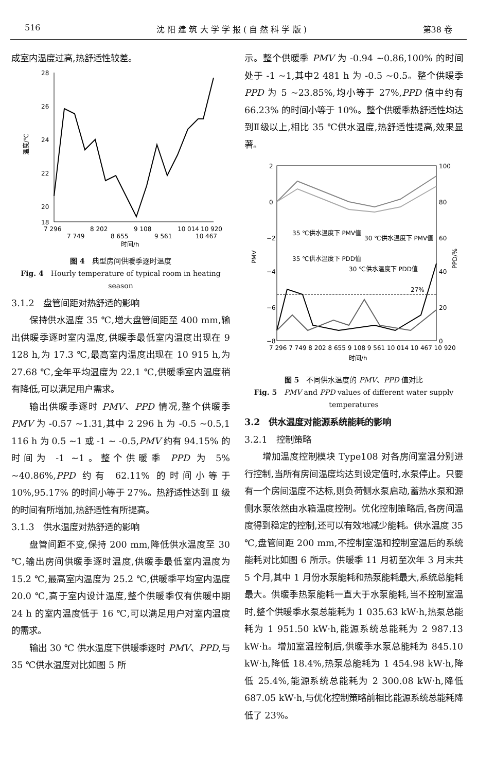516 沈 阳 建 筑 大 学 学 报 ( 自 然 科 学 版 ) 第38 卷
成室内温度过高,热舒适性较差。
28
26
24
22
20
18
温度/℃
7 296
8 202
9 108
10 014
10 920
7 749
8 655
9 561
10 467
时间/h
图 4　典型房间供暖季逐时温度
Fig. 4　Hourly temperature of typical room in heating season
3.1.2　盘管间距对热舒适的影响
保持供水温度 35 ℃,增大盘管间距至 400 mm,输出供暖季逐时室内温度,供暖季最低室内温度出现在 9 128 h,为 17.3 ℃,最高室内温度出现在 10 915 h,为 27.68 ℃,全年平均温度为 22.1 ℃,供暖季室内温度稍有降低,可以满足用户需求。
输出供暖季逐时 PMV、PPD 情况,整个供暖季 PMV 为 -0.57 ~1.31,其中 2 296 h 为 -0.5 ~0.5,1 116 h 为 0.5 ~1 或 -1 ~ -0.5,PMV 约有 94.15% 的时间为 -1 ~1。整个供暖季 PPD 为 5% ~40.86%,PPD 约有 62.11% 的时间小等于 10%,95.17% 的时间小等于 27%。热舒适性达到 Ⅱ 级的时间有所增加,热舒适性有所提高。
3.1.3　供水温度对热舒适的影响
盘管间距不变,保持 200 mm,降低供水温度至 30 ℃,输出房间供暖季逐时温度,供暖季最低室内温度为 15.2 ℃,最高室内温度为 25.2 ℃,供暖季平均室内温度 20.0 ℃,高于室内设计温度,整个供暖季仅有供暖中期 24 h 的室内温度低于 16 ℃,可以满足用户对室内温度的需求。
输出 30 ℃ 供水温度下供暖季逐时 PMV、PPD,与35 ℃供水温度对比如图 5 所
示。整个供暖季 PMV 为 -0.94 ~0.86,100% 的时间处于 -1 ~1,其中2 481 h 为 -0.5 ~0.5。整个供暖季 PPD 为 5 ~23.85%,均小等于 27%,PPD 值中约有 66.23% 的时间小等于 10%。整个供暖季热舒适性均达到Ⅱ级以上,相比 35 ℃供水温度,热舒适性提高,效果显著。
2
0
−2
−4
−6
−8
100
80
60
40
20
0
PMV
PPD/%
35 ℃供水温度下 PMV值
30 ℃供水温度下 PMV值
35 ℃供水温度下 PDD值
30 ℃供水温度下 PDD值
27%
7 296 7 749 8 202 8 655 9 108 9 561 10 014 10 467 10 920
时间/h
图 5　不同供水温度的 PMV、PPD 值对比
Fig. 5　PMV and PPD values of different water supply temperatures
3.2　供水温度对能源系统能耗的影响
3.2.1　控制策略
增加温度控制模块 Type108 对各房间室温分别进行控制,当所有房间温度均达到设定值时,水泵停止。只要有一个房间温度不达标,则负荷侧水泵启动,蓄热水泵和源侧水泵依然由水箱温度控制。优化控制策略后,各房间温度得到稳定的控制,还可以有效地减少能耗。供水温度 35 ℃,盘管间距 200 mm,不控制室温和控制室温后的系统能耗对比如图 6 所示。供暖季 11 月初至次年 3 月末共 5 个月,其中 1 月份水泵能耗和热泵能耗最大,系统总能耗最大。供暖季热泵能耗一直大于水泵能耗,当不控制室温时,整个供暖季水泵总能耗为 1 035.63 kW·h,热泵总能耗为 1 951.50 kW·h,能源系统总能耗为 2 987.13 kW·h。增加室温控制后,供暖季水泵总能耗为 845.10 kW·h,降低 18.4%,热泵总能耗为 1 454.98 kW·h,降低 25.4%,能源系统总能耗为 2 300.08 kW·h,降低687.05 kW·h,与优化控制策略前相比能源系统总能耗降低了 23%。